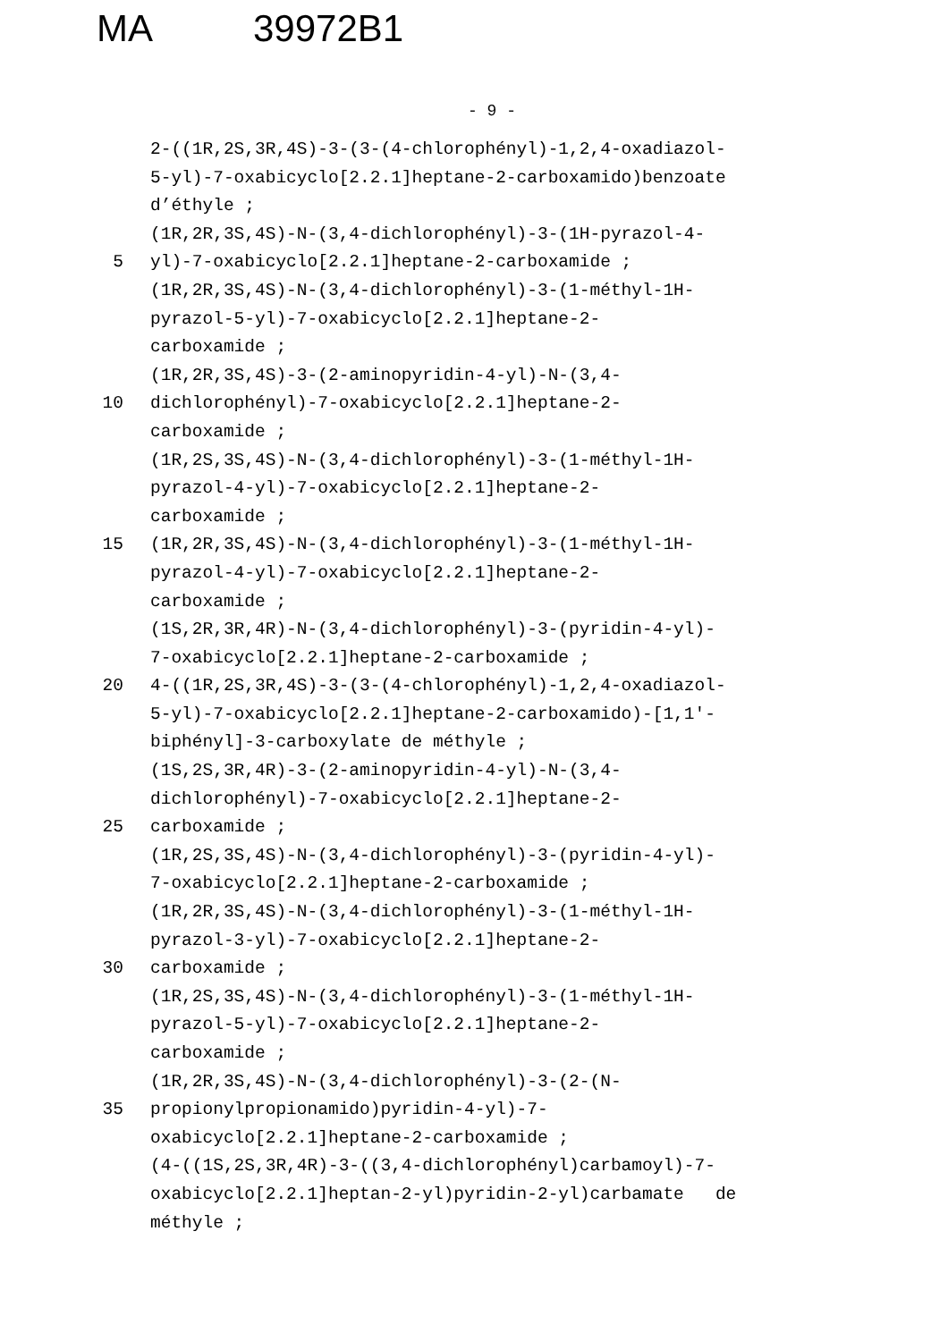MA 39972B1
- 9 -
2-((1R,2S,3R,4S)-3-(3-(4-chlorophényl)-1,2,4-oxadiazol-
5-yl)-7-oxabicyclo[2.2.1]heptane-2-carboxamido)benzoate
d’éthyle ;
(1R,2R,3S,4S)-N-(3,4-dichlorophényl)-3-(1H-pyrazol-4-
5 yl)-7-oxabicyclo[2.2.1]heptane-2-carboxamide ;
(1R,2R,3S,4S)-N-(3,4-dichlorophényl)-3-(1-méthyl-1H-
pyrazol-5-yl)-7-oxabicyclo[2.2.1]heptane-2-
carboxamide ;
(1R,2R,3S,4S)-3-(2-aminopyridin-4-yl)-N-(3,4-
10 dichlorophényl)-7-oxabicyclo[2.2.1]heptane-2-
carboxamide ;
(1R,2S,3S,4S)-N-(3,4-dichlorophényl)-3-(1-méthyl-1H-
pyrazol-4-yl)-7-oxabicyclo[2.2.1]heptane-2-
carboxamide ;
15 (1R,2R,3S,4S)-N-(3,4-dichlorophényl)-3-(1-méthyl-1H-
pyrazol-4-yl)-7-oxabicyclo[2.2.1]heptane-2-
carboxamide ;
(1S,2R,3R,4R)-N-(3,4-dichlorophényl)-3-(pyridin-4-yl)-
7-oxabicyclo[2.2.1]heptane-2-carboxamide ;
20 4-((1R,2S,3R,4S)-3-(3-(4-chlorophényl)-1,2,4-oxadiazol-
5-yl)-7-oxabicyclo[2.2.1]heptane-2-carboxamido)-[1,1'-
biphényl]-3-carboxylate de méthyle ;
(1S,2S,3R,4R)-3-(2-aminopyridin-4-yl)-N-(3,4-
dichlorophényl)-7-oxabicyclo[2.2.1]heptane-2-
25 carboxamide ;
(1R,2S,3S,4S)-N-(3,4-dichlorophényl)-3-(pyridin-4-yl)-
7-oxabicyclo[2.2.1]heptane-2-carboxamide ;
(1R,2R,3S,4S)-N-(3,4-dichlorophényl)-3-(1-méthyl-1H-
pyrazol-3-yl)-7-oxabicyclo[2.2.1]heptane-2-
30 carboxamide ;
(1R,2S,3S,4S)-N-(3,4-dichlorophényl)-3-(1-méthyl-1H-
pyrazol-5-yl)-7-oxabicyclo[2.2.1]heptane-2-
carboxamide ;
(1R,2R,3S,4S)-N-(3,4-dichlorophényl)-3-(2-(N-
35 propionylpropionamido)pyridin-4-yl)-7-
oxabicyclo[2.2.1]heptane-2-carboxamide ;
(4-((1S,2S,3R,4R)-3-((3,4-dichlorophényl)carbamoyl)-7-
oxabicyclo[2.2.1]heptan-2-yl)pyridin-2-yl)carbamate de
méthyle ;